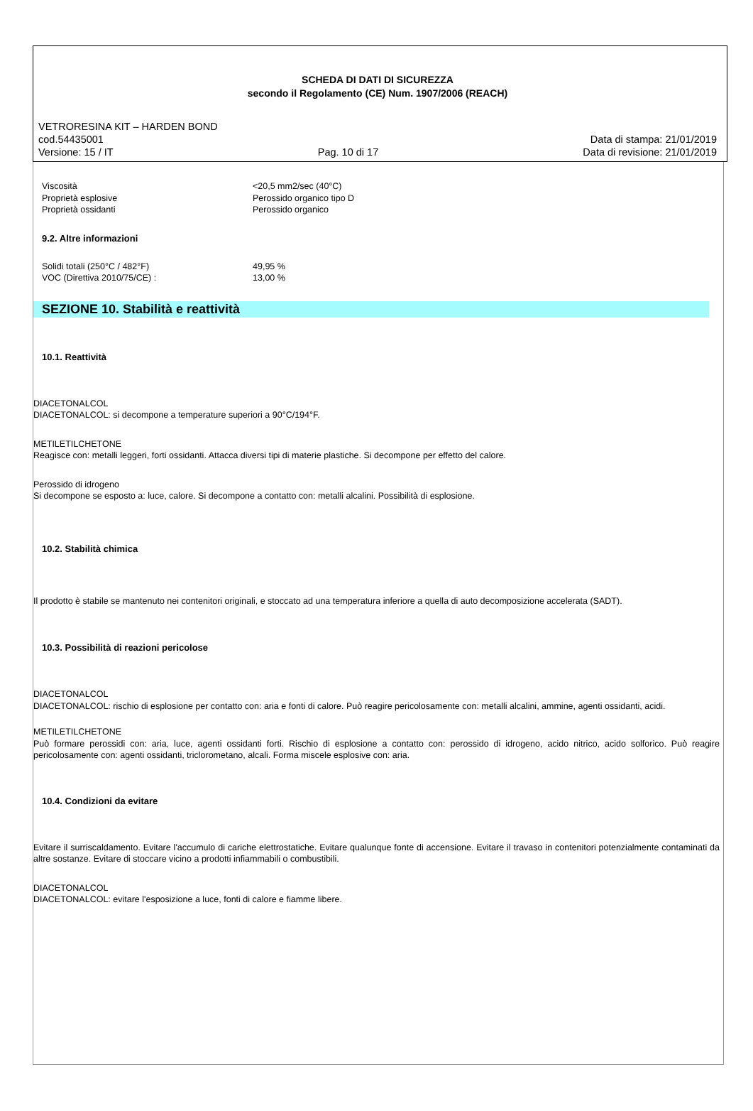SCHEDA DI DATI DI SICUREZZA
secondo il Regolamento (CE) Num. 1907/2006 (REACH)
VETRORESINA KIT – HARDEN BOND
cod.54435001 Data di stampa: 21/01/2019
Versione: 15 / IT Pag. 10 di 17 Data di revisione: 21/01/2019
Viscosità <20,5 mm2/sec (40°C)
Proprietà esplosive Perossido organico tipo D
Proprietà ossidanti Perossido organico
9.2. Altre informazioni
Solidi totali (250°C / 482°F) 49,95 %
VOC (Direttiva 2010/75/CE) : 13,00 %
SEZIONE 10. Stabilità e reattività
10.1. Reattività
DIACETONALCOL
DIACETONALCOL: si decompone a temperature superiori a 90°C/194°F.
METILETILCHETONE
Reagisce con: metalli leggeri, forti ossidanti. Attacca diversi tipi di materie plastiche. Si decompone per effetto del calore.
Perossido di idrogeno
Si decompone se esposto a: luce, calore. Si decompone a contatto con: metalli alcalini. Possibilità di esplosione.
10.2. Stabilità chimica
Il prodotto è stabile se mantenuto nei contenitori originali, e stoccato ad una temperatura inferiore a quella di auto decomposizione accelerata (SADT).
10.3. Possibilità di reazioni pericolose
DIACETONALCOL
DIACETONALCOL: rischio di esplosione per contatto con: aria e fonti di calore. Può reagire pericolosamente con: metalli alcalini, ammine, agenti ossidanti, acidi.
METILETILCHETONE
Può formare perossidi con: aria, luce, agenti ossidanti forti. Rischio di esplosione a contatto con: perossido di idrogeno, acido nitrico, acido solforico. Può reagire pericolosamente con: agenti ossidanti, triclorometano, alcali. Forma miscele esplosive con: aria.
10.4. Condizioni da evitare
Evitare il surriscaldamento. Evitare l'accumulo di cariche elettrostatiche. Evitare qualunque fonte di accensione. Evitare il travaso in contenitori potenzialmente contaminati da altre sostanze. Evitare di stoccare vicino a prodotti infiammabili o combustibili.
DIACETONALCOL
DIACETONALCOL: evitare l'esposizione a luce, fonti di calore e fiamme libere.